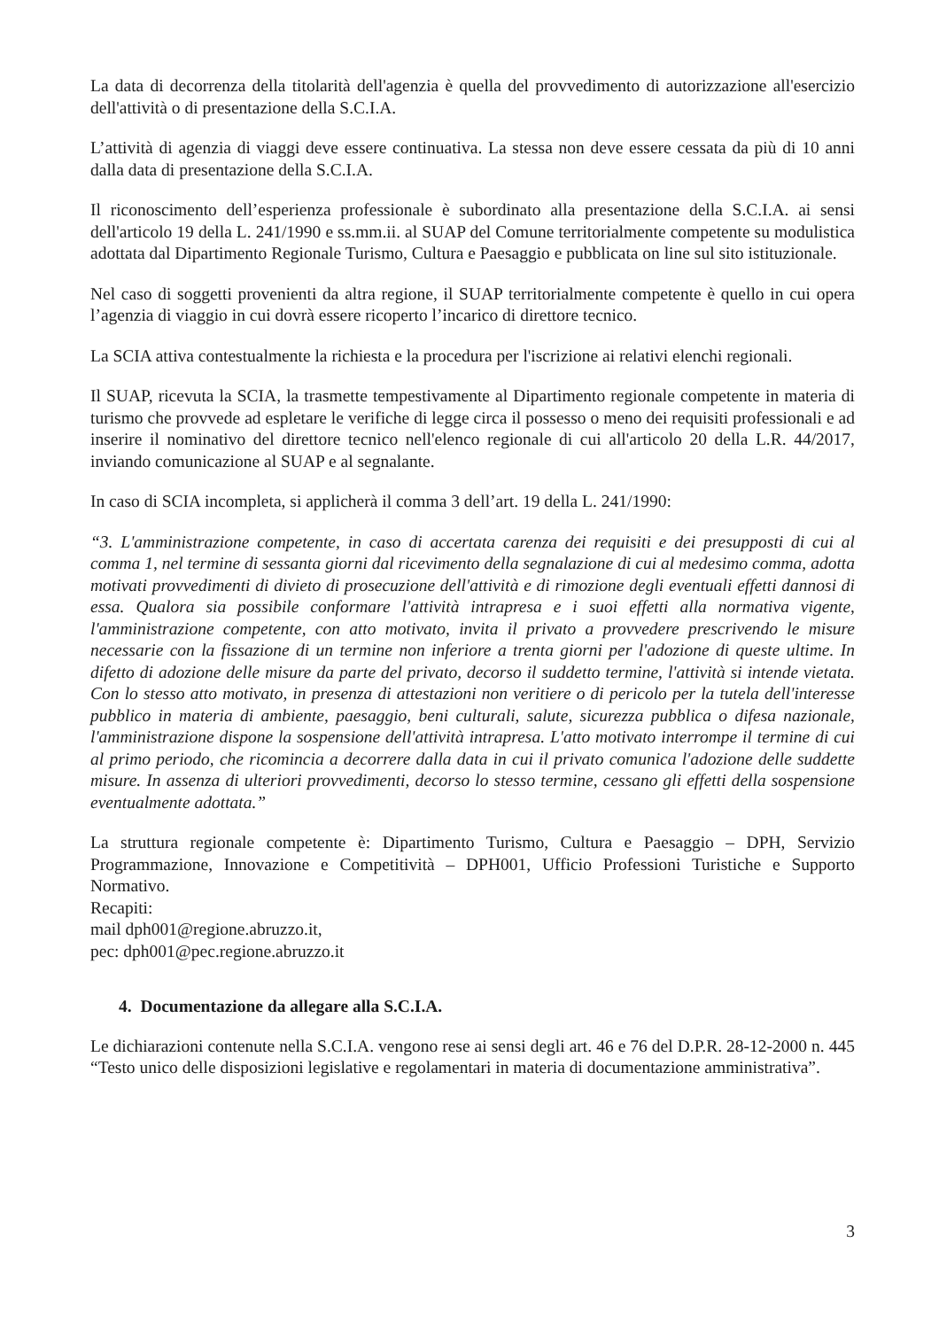La data di decorrenza della titolarità dell'agenzia è quella del provvedimento di autorizzazione all'esercizio dell'attività o di presentazione della S.C.I.A.
L’attività di agenzia di viaggi deve essere continuativa. La stessa non deve essere cessata da più di 10 anni dalla data di presentazione della S.C.I.A.
Il riconoscimento dell’esperienza professionale è subordinato alla presentazione della S.C.I.A. ai sensi dell'articolo 19 della L. 241/1990 e ss.mm.ii. al SUAP del Comune territorialmente competente su modulistica adottata dal Dipartimento Regionale Turismo, Cultura e Paesaggio e pubblicata on line sul sito istituzionale.
Nel caso di soggetti provenienti da altra regione, il SUAP territorialmente competente è quello in cui opera l’agenzia di viaggio in cui dovrà essere ricoperto l’incarico di direttore tecnico.
La SCIA attiva contestualmente la richiesta e la procedura per l'iscrizione ai relativi elenchi regionali.
Il SUAP, ricevuta la SCIA, la trasmette tempestivamente al Dipartimento regionale competente in materia di turismo che provvede ad espletare le verifiche di legge circa il possesso o meno dei requisiti professionali e ad inserire il nominativo del direttore tecnico nell'elenco regionale di cui all'articolo 20 della L.R. 44/2017, inviando comunicazione al SUAP e al segnalante.
In caso di SCIA incompleta, si applicherà il comma 3 dell’art. 19 della L. 241/1990:
“3. L'amministrazione competente, in caso di accertata carenza dei requisiti e dei presupposti di cui al comma 1, nel termine di sessanta giorni dal ricevimento della segnalazione di cui al medesimo comma, adotta motivati provvedimenti di divieto di prosecuzione dell'attività e di rimozione degli eventuali effetti dannosi di essa. Qualora sia possibile conformare l'attività intrapresa e i suoi effetti alla normativa vigente, l'amministrazione competente, con atto motivato, invita il privato a provvedere prescrivendo le misure necessarie con la fissazione di un termine non inferiore a trenta giorni per l'adozione di queste ultime. In difetto di adozione delle misure da parte del privato, decorso il suddetto termine, l'attività si intende vietata. Con lo stesso atto motivato, in presenza di attestazioni non veritiere o di pericolo per la tutela dell'interesse pubblico in materia di ambiente, paesaggio, beni culturali, salute, sicurezza pubblica o difesa nazionale, l'amministrazione dispone la sospensione dell'attività intrapresa. L'atto motivato interrompe il termine di cui al primo periodo, che ricomincia a decorrere dalla data in cui il privato comunica l'adozione delle suddette misure. In assenza di ulteriori provvedimenti, decorso lo stesso termine, cessano gli effetti della sospensione eventualmente adottata.”
La struttura regionale competente è: Dipartimento Turismo, Cultura e Paesaggio – DPH, Servizio Programmazione, Innovazione e Competitività – DPH001, Ufficio Professioni Turistiche e Supporto Normativo.
Recapiti:
mail dph001@regione.abruzzo.it,
pec: dph001@pec.regione.abruzzo.it
4. Documentazione da allegare alla S.C.I.A.
Le dichiarazioni contenute nella S.C.I.A. vengono rese ai sensi degli art. 46 e 76 del D.P.R. 28-12-2000 n. 445 “Testo unico delle disposizioni legislative e regolamentari in materia di documentazione amministrativa”.
3